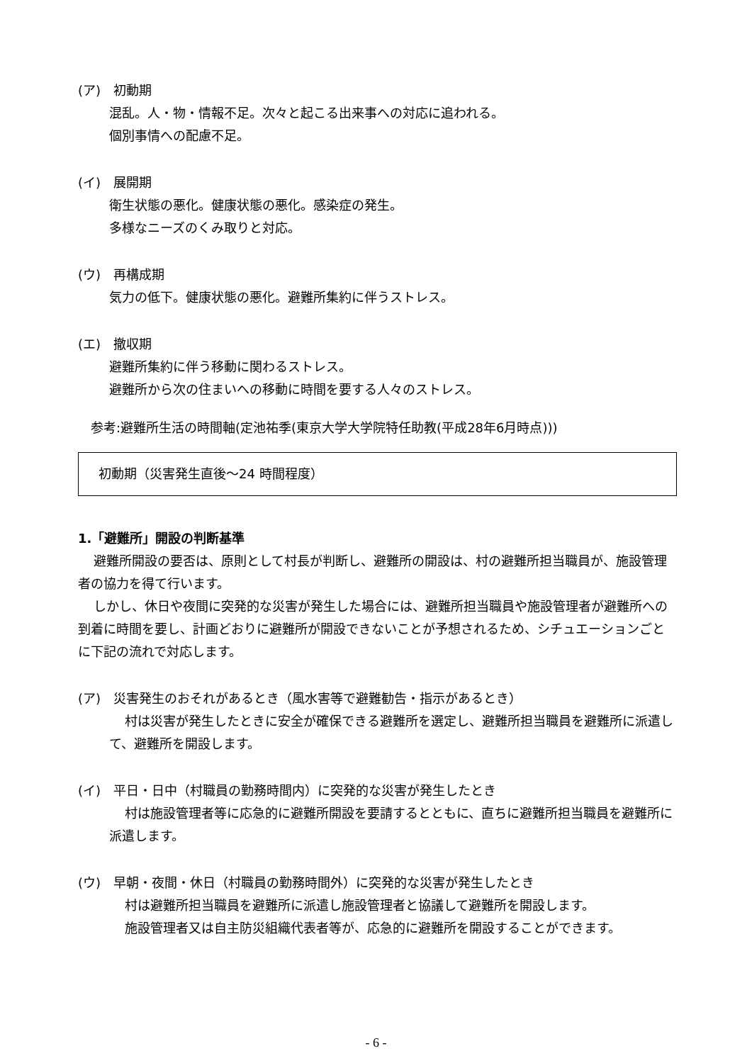(ア)　初動期
混乱。人・物・情報不足。次々と起こる出来事への対応に追われる。
個別事情への配慮不足。
(イ)　展開期
衛生状態の悪化。健康状態の悪化。感染症の発生。
多様なニーズのくみ取りと対応。
(ウ)　再構成期
気力の低下。健康状態の悪化。避難所集約に伴うストレス。
(エ)　撤収期
避難所集約に伴う移動に関わるストレス。
避難所から次の住まいへの移動に時間を要する人々のストレス。
参考:避難所生活の時間軸(定池祐季(東京大学大学院特任助教(平成28年6月時点)))
初動期（災害発生直後～24 時間程度）
1.「避難所」開設の判断基準
避難所開設の要否は、原則として村長が判断し、避難所の開設は、村の避難所担当職員が、施設管理者の協力を得て行います。
しかし、休日や夜間に突発的な災害が発生した場合には、避難所担当職員や施設管理者が避難所への到着に時間を要し、計画どおりに避難所が開設できないことが予想されるため、シチュエーションごとに下記の流れで対応します。
(ア)　災害発生のおそれがあるとき（風水害等で避難勧告・指示があるとき）
村は災害が発生したときに安全が確保できる避難所を選定し、避難所担当職員を避難所に派遣して、避難所を開設します。
(イ)　平日・日中（村職員の勤務時間内）に突発的な災害が発生したとき
村は施設管理者等に応急的に避難所開設を要請するとともに、直ちに避難所担当職員を避難所に派遣します。
(ウ)　早朝・夜間・休日（村職員の勤務時間外）に突発的な災害が発生したとき
村は避難所担当職員を避難所に派遣し施設管理者と協議して避難所を開設します。
施設管理者又は自主防災組織代表者等が、応急的に避難所を開設することができます。
- 6 -